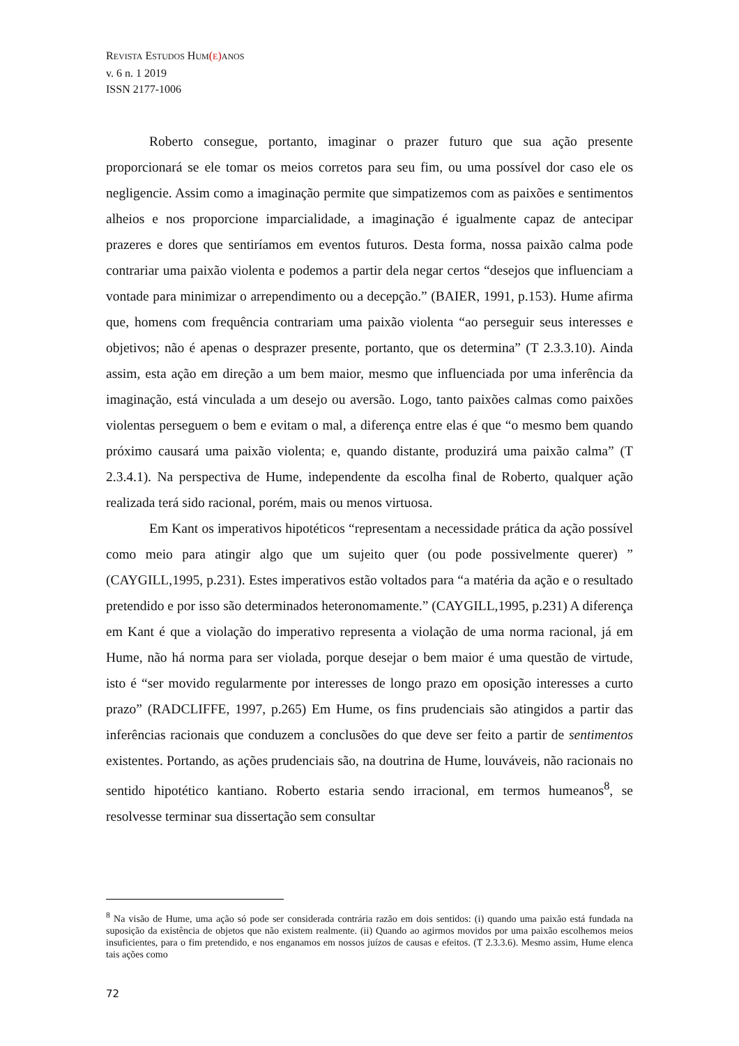REVISTA ESTUDOS HUM(E) ANOS
v. 6 n. 1 2019
ISSN 2177-1006
Roberto consegue, portanto, imaginar o prazer futuro que sua ação presente proporcionará se ele tomar os meios corretos para seu fim, ou uma possível dor caso ele os negligencie. Assim como a imaginação permite que simpatizemos com as paixões e sentimentos alheios e nos proporcione imparcialidade, a imaginação é igualmente capaz de antecipar prazeres e dores que sentiríamos em eventos futuros. Desta forma, nossa paixão calma pode contrariar uma paixão violenta e podemos a partir dela negar certos “desejos que influenciam a vontade para minimizar o arrependimento ou a decepção.” (BAIER, 1991, p.153). Hume afirma que, homens com frequência contrariam uma paixão violenta “ao perseguir seus interesses e objetivos; não é apenas o desprazer presente, portanto, que os determina” (T 2.3.3.10). Ainda assim, esta ação em direção a um bem maior, mesmo que influenciada por uma inferência da imaginação, está vinculada a um desejo ou aversão. Logo, tanto paixões calmas como paixões violentas perseguem o bem e evitam o mal, a diferença entre elas é que “o mesmo bem quando próximo causará uma paixão violenta; e, quando distante, produzirá uma paixão calma” (T 2.3.4.1). Na perspectiva de Hume, independente da escolha final de Roberto, qualquer ação realizada terá sido racional, porém, mais ou menos virtuosa.
Em Kant os imperativos hipotéticos “representam a necessidade prática da ação possível como meio para atingir algo que um sujeito quer (ou pode possivelmente querer) ” (CAYGILL,1995, p.231). Estes imperativos estão voltados para “a matéria da ação e o resultado pretendido e por isso são determinados heteronomamente.” (CAYGILL,1995, p.231) A diferença em Kant é que a violação do imperativo representa a violação de uma norma racional, já em Hume, não há norma para ser violada, porque desejar o bem maior é uma questão de virtude, isto é “ser movido regularmente por interesses de longo prazo em oposição interesses a curto prazo” (RADCLIFFE, 1997, p.265) Em Hume, os fins prudenciais são atingidos a partir das inferências racionais que conduzem a conclusões do que deve ser feito a partir de sentimentos existentes. Portando, as ações prudenciais são, na doutrina de Hume, louváveis, não racionais no sentido hipotético kantiano. Roberto estaria sendo irracional, em termos humeanos<sup>8</sup>, se resolvesse terminar sua dissertação sem consultar
<sup>8</sup> Na visão de Hume, uma ação só pode ser considerada contrária razão em dois sentidos: (i) quando uma paixão está fundada na suposição da existência de objetos que não existem realmente. (ii) Quando ao agirmos movidos por uma paixão escolhemos meios insuficientes, para o fim pretendido, e nos enganamos em nossos juízos de causas e efeitos. (T 2.3.3.6). Mesmo assim, Hume elenca tais ações como
72